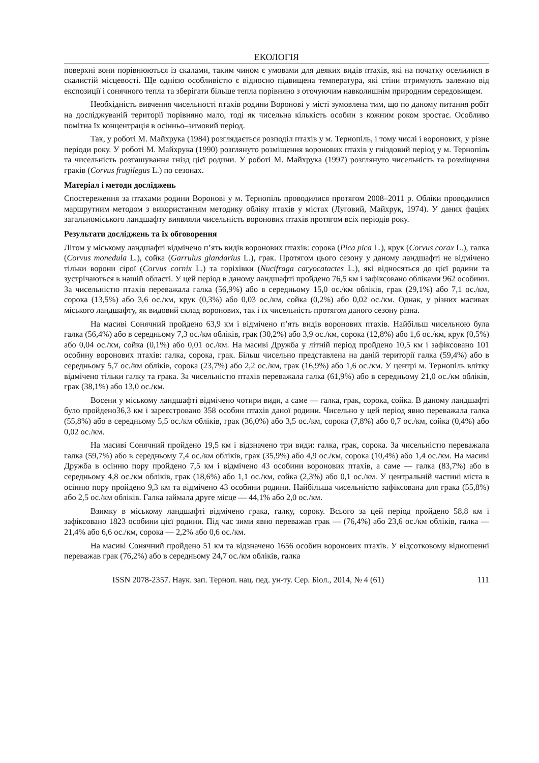ЕКОЛОГІЯ
поверхні вони порівнюються із скалами, таким чином є умовами для деяких видів птахів, які на початку оселилися в скалистій місцевості. Ще однією особливістю є відносно підвищена температура, які стіни отримують залежно від експозиції і сонячного тепла та зберігати більше тепла порівняно з оточуючим навколишнім природним середовищем.
Необхідність вивчення чисельності птахів родини Воронові у місті зумовлена тим, що по даному питання робіт на досліджуваній території порівняно мало, тоді як чисельна кількість особин з кожним роком зростає. Особливо помітна їх концентрація в осінньо–зимовий період.
Так, у роботі М. Майхрука (1984) розглядається розподіл птахів у м. Тернопіль, і тому числі і воронових, у різне періоди року. У роботі М. Майхрука (1990) розглянуто розміщення воронових птахів у гніздовий період у м. Тернопіль та чисельність розташування гнізд цієї родини. У роботі М. Майхрука (1997) розглянуто чисельність та розміщення граків (Corvus frugilegus L.) по сезонах.
Матеріал і методи досліджень
Спостереження за птахами родини Воронові у м. Тернопіль проводилися протягом 2008–2011 р. Обліки проводилися маршрутним методом з використанням методику обліку птахів у містах (Луговий, Майхрук, 1974). У даних фаціях загальноміського ландшафту виявляли чисельність воронових птахів протягом всіх періодів року.
Результати досліджень та їх обговорення
Літом у міському ландшафті відмічено п’ять видів воронових птахів: сорока (Pica pica L.), крук (Corvus corax L.), галка (Corvus monedula L.), сойка (Garrulus glandarius L.), грак. Протягом цього сезону у даному ландшафті не відмічено тільки ворони сірої (Corvus cornix L.) та горіхівки (Nucifraga caryocatactes L.), які відносяться до цієї родини та зустрічаються в нашій області. У цей період в даному ландшафті пройдено 76,5 км і зафіксовано обліками 962 особини. За чисельністю птахів переважала галка (56,9%) або в середньому 15,0 ос./км обліків, грак (29,1%) або 7,1 ос./км, сорока (13,5%) або 3,6 ос./км, крук (0,3%) або 0,03 ос./км, сойка (0,2%) або 0,02 ос./км. Однак, у різних масивах міського ландшафту, як видовий склад воронових, так і їх чисельність протягом даного сезону різна.
На масиві Сонячний пройдено 63,9 км і відмічено п’ять видів воронових птахів. Найбільш чисельною була галка (56,4%) або в середньому 7,3 ос./км обліків, грак (30,2%) або 3,9 ос./км, сорока (12,8%) або 1,6 ос./км, крук (0,5%) або 0,04 ос./км, сойка (0,1%) або 0,01 ос./км. На масиві Дружба у літній період пройдено 10,5 км і зафіксовано 101 особину воронових птахів: галка, сорока, грак. Більш чисельно представлена на даній території галка (59,4%) або в середньому 5,7 ос./км обліків, сорока (23,7%) або 2,2 ос./км, грак (16,9%) або 1,6 ос./км. У центрі м. Тернопіль влітку відмічено тільки галку та грака. За чисельністю птахів переважала галка (61,9%) або в середньому 21,0 ос./км обліків, грак (38,1%) або 13,0 ос./км.
Восени у міському ландшафті відмічено чотири види, а саме — галка, грак, сорока, сойка. В даному ландшафті було пройдено36,3 км і зареєстровано 358 особин птахів даної родини. Чисельно у цей період явно переважала галка (55,8%) або в середньому 5,5 ос./км обліків, грак (36,0%) або 3,5 ос./км, сорока (7,8%) або 0,7 ос./км, сойка (0,4%) або 0,02 ос./км.
На масиві Сонячний пройдено 19,5 км і відзначено три види: галка, грак, сорока. За чисельністю переважала галка (59,7%) або в середньому 7,4 ос./км обліків, грак (35,9%) або 4,9 ос./км, сорока (10,4%) або 1,4 ос./км. На масиві Дружба в осінню пору пройдено 7,5 км і відмічено 43 особини воронових птахів, а саме — галка (83,7%) або в середньому 4,8 ос./км обліків, грак (18,6%) або 1,1 ос./км, сойка (2,3%) або 0,1 ос./км. У центральній частині міста в осінню пору пройдено 9,3 км та відмічено 43 особини родини. Найбільша чисельністю зафіксована для грака (55,8%) або 2,5 ос./км обліків. Галка займала друге місце — 44,1% або 2,0 ос./км.
Взимку в міському ландшафті відмічено грака, галку, сороку. Всього за цей період пройдено 58,8 км і зафіксовано 1823 особини цієї родини. Під час зими явно переважав грак — (76,4%) або 23,6 ос./км обліків, галка — 21,4% або 6,6 ос./км, сорока — 2,2% або 0,6 ос./км.
На масиві Сонячний пройдено 51 км та відзначено 1656 особин воронових птахів. У відсотковому відношенні переважав грак (76,2%) або в середньому 24,7 ос./км обліків, галка
ISSN 2078-2357. Наук. зап. Терноп. нац. пед. ун-ту. Сер. Біол., 2014, № 4 (61) 111